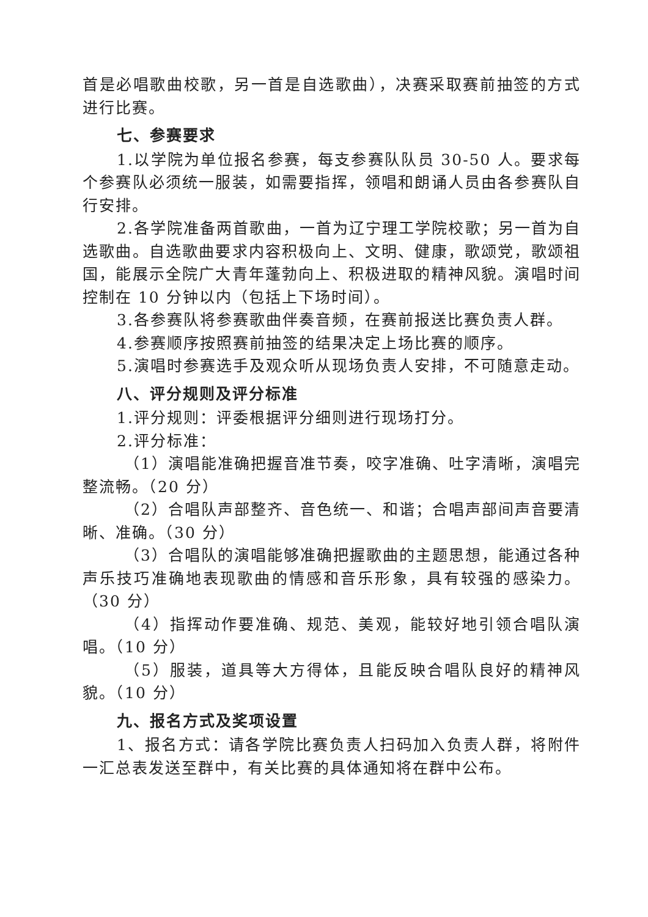首是必唱歌曲校歌，另一首是自选歌曲），决赛采取赛前抽签的方式进行比赛。
七、参赛要求
1.以学院为单位报名参赛，每支参赛队队员 30-50 人。要求每个参赛队必须统一服装，如需要指挥，领唱和朗诵人员由各参赛队自行安排。
2.各学院准备两首歌曲，一首为辽宁理工学院校歌；另一首为自选歌曲。自选歌曲要求内容积极向上、文明、健康，歌颂党，歌颂祖国，能展示全院广大青年蓬勃向上、积极进取的精神风貌。演唱时间控制在 10 分钟以内（包括上下场时间）。
3.各参赛队将参赛歌曲伴奏音频，在赛前报送比赛负责人群。
4.参赛顺序按照赛前抽签的结果决定上场比赛的顺序。
5.演唱时参赛选手及观众听从现场负责人安排，不可随意走动。
八、评分规则及评分标准
1.评分规则：评委根据评分细则进行现场打分。
2.评分标准：
（1）演唱能准确把握音准节奏，咬字准确、吐字清晰，演唱完整流畅。（20 分）
（2）合唱队声部整齐、音色统一、和谐；合唱声部间声音要清晰、准确。（30 分）
（3）合唱队的演唱能够准确把握歌曲的主题思想，能通过各种声乐技巧准确地表现歌曲的情感和音乐形象，具有较强的感染力。（30 分）
（4）指挥动作要准确、规范、美观，能较好地引领合唱队演唱。（10 分）
（5）服装，道具等大方得体，且能反映合唱队良好的精神风貌。（10 分）
九、报名方式及奖项设置
1、报名方式：请各学院比赛负责人扫码加入负责人群，将附件一汇总表发送至群中，有关比赛的具体通知将在群中公布。